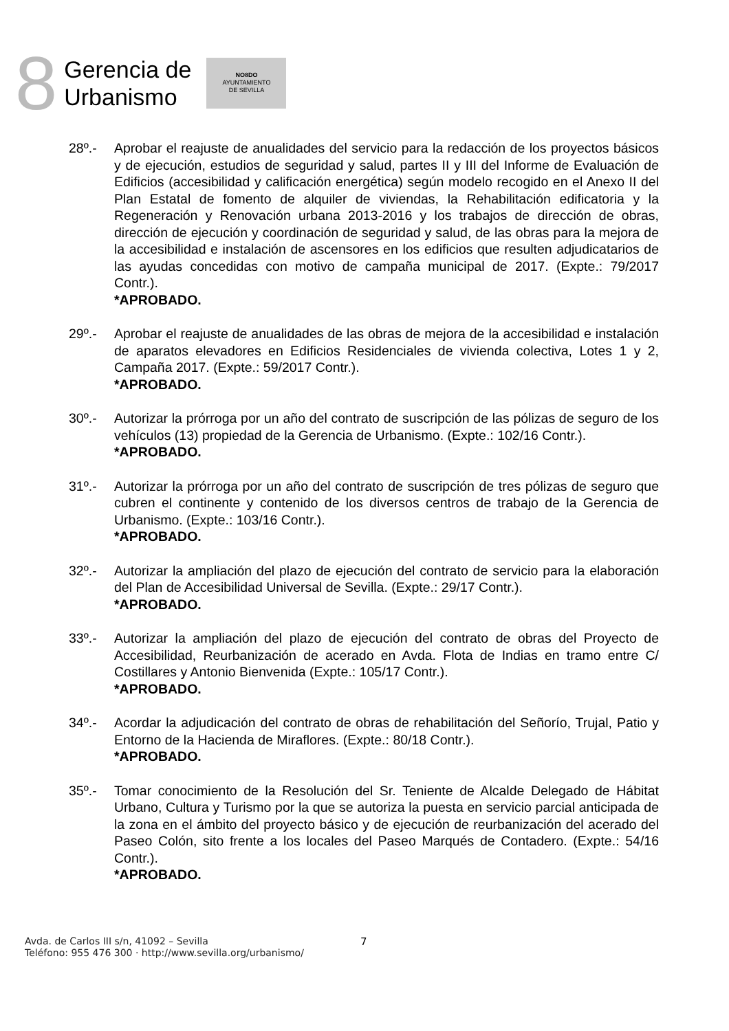8
Gerencia de
Urbanismo
NO8DO
AYUNTAMIENTO
DE SEVILLA
28º.- Aprobar el reajuste de anualidades del servicio para la redacción de los proyectos básicos y de ejecución, estudios de seguridad y salud, partes II y III del Informe de Evaluación de Edificios (accesibilidad y calificación energética) según modelo recogido en el Anexo II del Plan Estatal de fomento de alquiler de viviendas, la Rehabilitación edificatoria y la Regeneración y Renovación urbana 2013-2016 y los trabajos de dirección de obras, dirección de ejecución y coordinación de seguridad y salud, de las obras para la mejora de la accesibilidad e instalación de ascensores en los edificios que resulten adjudicatarios de las ayudas concedidas con motivo de campaña municipal de 2017. (Expte.: 79/2017 Contr.).
*APROBADO.
29º.- Aprobar el reajuste de anualidades de las obras de mejora de la accesibilidad e instalación de aparatos elevadores en Edificios Residenciales de vivienda colectiva, Lotes 1 y 2, Campaña 2017. (Expte.: 59/2017 Contr.).
*APROBADO.
30º.- Autorizar la prórroga por un año del contrato de suscripción de las pólizas de seguro de los vehículos (13) propiedad de la Gerencia de Urbanismo. (Expte.: 102/16 Contr.).
*APROBADO.
31º.- Autorizar la prórroga por un año del contrato de suscripción de tres pólizas de seguro que cubren el continente y contenido de los diversos centros de trabajo de la Gerencia de Urbanismo. (Expte.: 103/16 Contr.).
*APROBADO.
32º.- Autorizar la ampliación del plazo de ejecución del contrato de servicio para la elaboración del Plan de Accesibilidad Universal de Sevilla. (Expte.: 29/17 Contr.).
*APROBADO.
33º.- Autorizar la ampliación del plazo de ejecución del contrato de obras del Proyecto de Accesibilidad, Reurbanización de acerado en Avda. Flota de Indias en tramo entre C/ Costillares y Antonio Bienvenida (Expte.: 105/17 Contr.).
*APROBADO.
34º.- Acordar la adjudicación del contrato de obras de rehabilitación del Señorío, Trujal, Patio y Entorno de la Hacienda de Miraflores. (Expte.: 80/18 Contr.).
*APROBADO.
35º.- Tomar conocimiento de la Resolución del Sr. Teniente de Alcalde Delegado de Hábitat Urbano, Cultura y Turismo por la que se autoriza la puesta en servicio parcial anticipada de la zona en el ámbito del proyecto básico y de ejecución de reurbanización del acerado del Paseo Colón, sito frente a los locales del Paseo Marqués de Contadero. (Expte.: 54/16 Contr.).
*APROBADO.
Avda. de Carlos III s/n, 41092 – Sevilla
Teléfono: 955 476 300 · http://www.sevilla.org/urbanismo/
7